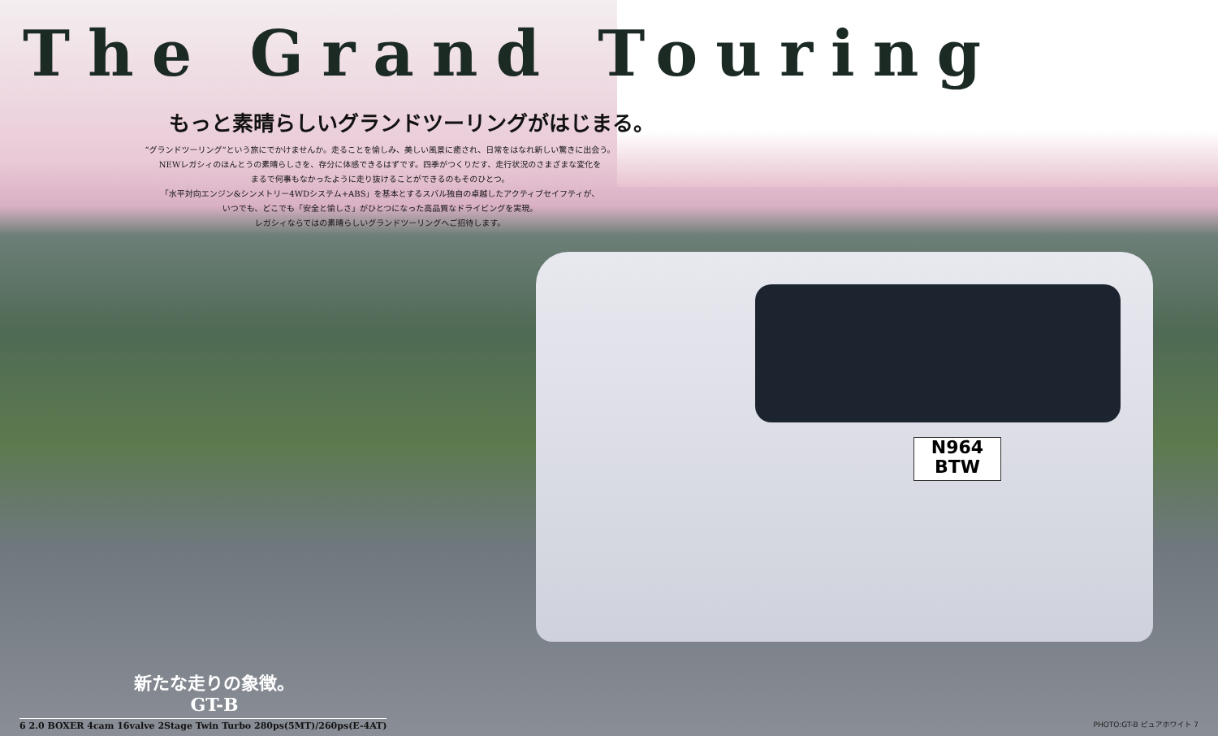N964
BTW
The Grand Touring
もっと素晴らしいグランドツーリングがはじまる。
“グランドツーリング”という旅にでかけませんか。走ることを愉しみ、美しい風景に癒され、日常をはなれ新しい驚きに出会う。
NEWレガシィのほんとうの素晴らしさを、存分に体感できるはずです。四季がつくりだす、走行状況のさまざまな変化を
まるで何事もなかったように走り抜けることができるのもそのひとつ。
「水平対向エンジン&シンメトリー4WDシステム+ABS」を基本とするスバル独自の卓越したアクティブセイフティが、
いつでも、どこでも「安全と愉しさ」がひとつになった高品質なドライビングを実現。
レガシィならではの素晴らしいグランドツーリングへご招待します。
新たな走りの象徴。
GT-B
6 2.0 BOXER 4cam 16valve 2Stage Twin Turbo 280ps(5MT)/260ps(E-4AT)
PHOTO:GT-B ピュアホワイト 7